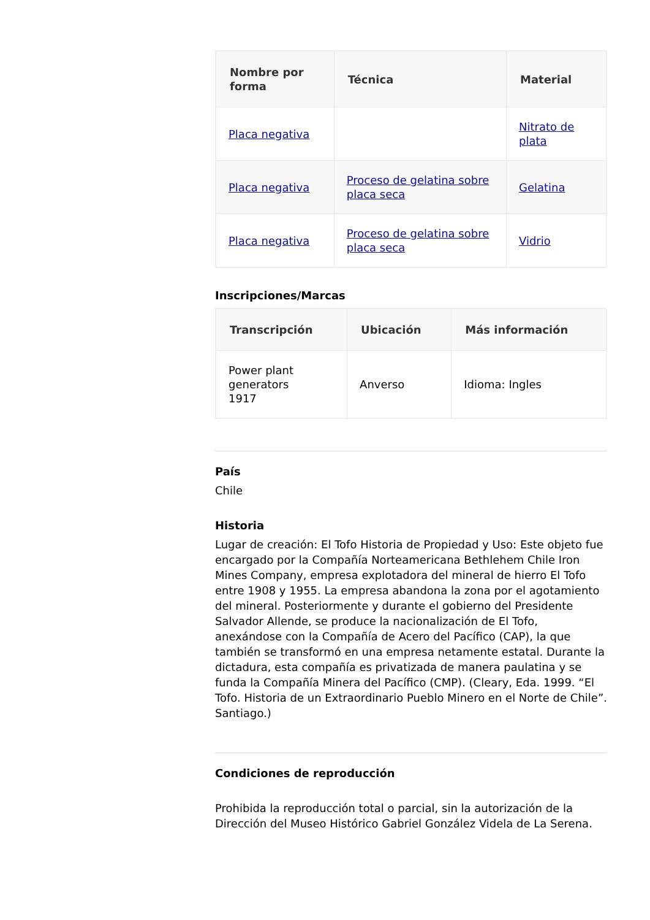| Nombre por forma | Técnica | Material |
| --- | --- | --- |
| Placa negativa | | Nitrato de plata |
| Placa negativa | Proceso de gelatina sobre placa seca | Gelatina |
| Placa negativa | Proceso de gelatina sobre placa seca | Vidrio |
Inscripciones/Marcas
| Transcripción | Ubicación | Más información |
| --- | --- | --- |
| Power plant generators 1917 | Anverso | Idioma: Ingles |
País
Chile
Historia
Lugar de creación: El Tofo Historia de Propiedad y Uso: Este objeto fue encargado por la Compañía Norteamericana Bethlehem Chile Iron Mines Company, empresa explotadora del mineral de hierro El Tofo entre 1908 y 1955. La empresa abandona la zona por el agotamiento del mineral. Posteriormente y durante el gobierno del Presidente Salvador Allende, se produce la nacionalización de El Tofo, anexándose con la Compañía de Acero del Pacífico (CAP), la que también se transformó en una empresa netamente estatal. Durante la dictadura, esta compañía es privatizada de manera paulatina y se funda la Compañía Minera del Pacífico (CMP). (Cleary, Eda. 1999. “El Tofo. Historia de un Extraordinario Pueblo Minero en el Norte de Chile”. Santiago.)
Condiciones de reproducción
Prohibida la reproducción total o parcial, sin la autorización de la Dirección del Museo Histórico Gabriel González Videla de La Serena.